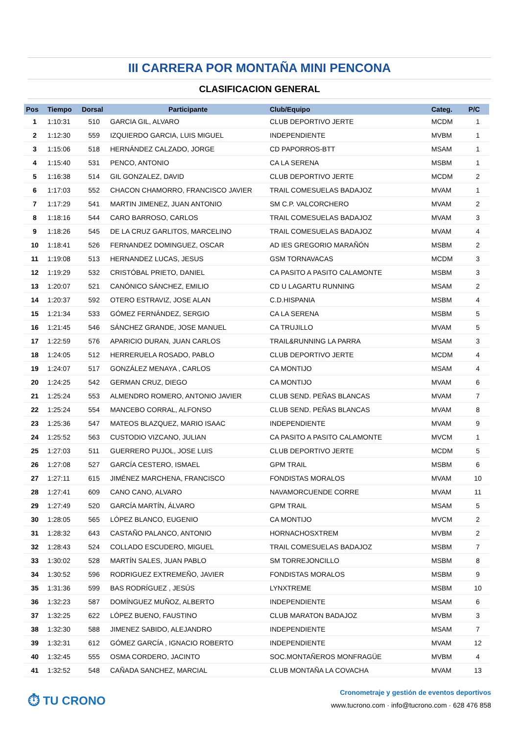III CARRERA POR MONTAÑA MINI PENCONA
CLASIFICACION GENERAL
| Pos | Tiempo | Dorsal | Participante | Club/Equipo | Categ. | P/C |
| --- | --- | --- | --- | --- | --- | --- |
| 1 | 1:10:31 | 510 | GARCIA GIL, ALVARO | CLUB DEPORTIVO JERTE | MCDM | 1 |
| 2 | 1:12:30 | 559 | IZQUIERDO GARCIA, LUIS MIGUEL | INDEPENDIENTE | MVBM | 1 |
| 3 | 1:15:06 | 518 | HERNÁNDEZ CALZADO, JORGE | CD PAPORROS-BTT | MSAM | 1 |
| 4 | 1:15:40 | 531 | PENCO, ANTONIO | CA LA SERENA | MSBM | 1 |
| 5 | 1:16:38 | 514 | GIL GONZALEZ, DAVID | CLUB DEPORTIVO JERTE | MCDM | 2 |
| 6 | 1:17:03 | 552 | CHACON CHAMORRO, FRANCISCO JAVIER | TRAIL COMESUELAS BADAJOZ | MVAM | 1 |
| 7 | 1:17:29 | 541 | MARTIN JIMENEZ, JUAN ANTONIO | SM C.P. VALCORCHERO | MVAM | 2 |
| 8 | 1:18:16 | 544 | CARO BARROSO, CARLOS | TRAIL COMESUELAS BADAJOZ | MVAM | 3 |
| 9 | 1:18:26 | 545 | DE LA CRUZ GARLITOS, MARCELINO | TRAIL COMESUELAS BADAJOZ | MVAM | 4 |
| 10 | 1:18:41 | 526 | FERNANDEZ DOMINGUEZ, OSCAR | AD IES GREGORIO MARAÑÓN | MSBM | 2 |
| 11 | 1:19:08 | 513 | HERNANDEZ LUCAS, JESUS | GSM TORNAVACAS | MCDM | 3 |
| 12 | 1:19:29 | 532 | CRISTÓBAL PRIETO, DANIEL | CA PASITO A PASITO CALAMONTE | MSBM | 3 |
| 13 | 1:20:07 | 521 | CANÓNICO SÁNCHEZ, EMILIO | CD U LAGARTU RUNNING | MSAM | 2 |
| 14 | 1:20:37 | 592 | OTERO ESTRAVIZ, JOSE ALAN | C.D.HISPANIA | MSBM | 4 |
| 15 | 1:21:34 | 533 | GÓMEZ FERNÁNDEZ, SERGIO | CA LA SERENA | MSBM | 5 |
| 16 | 1:21:45 | 546 | SÁNCHEZ GRANDE, JOSE MANUEL | CA TRUJILLO | MVAM | 5 |
| 17 | 1:22:59 | 576 | APARICIO DURAN, JUAN CARLOS | TRAIL&RUNNING LA PARRA | MSAM | 3 |
| 18 | 1:24:05 | 512 | HERRERUELA ROSADO, PABLO | CLUB DEPORTIVO JERTE | MCDM | 4 |
| 19 | 1:24:07 | 517 | GONZÁLEZ MENAYA , CARLOS | CA MONTIJO | MSAM | 4 |
| 20 | 1:24:25 | 542 | GERMAN CRUZ, DIEGO | CA MONTIJO | MVAM | 6 |
| 21 | 1:25:24 | 553 | ALMENDRO ROMERO, ANTONIO JAVIER | CLUB SEND. PEÑAS BLANCAS | MVAM | 7 |
| 22 | 1:25:24 | 554 | MANCEBO CORRAL, ALFONSO | CLUB SEND. PEÑAS BLANCAS | MVAM | 8 |
| 23 | 1:25:36 | 547 | MATEOS BLAZQUEZ, MARIO ISAAC | INDEPENDIENTE | MVAM | 9 |
| 24 | 1:25:52 | 563 | CUSTODIO VIZCANO, JULIAN | CA PASITO A PASITO CALAMONTE | MVCM | 1 |
| 25 | 1:27:03 | 511 | GUERRERO PUJOL, JOSE LUIS | CLUB DEPORTIVO JERTE | MCDM | 5 |
| 26 | 1:27:08 | 527 | GARCÍA CESTERO, ISMAEL | GPM TRAIL | MSBM | 6 |
| 27 | 1:27:11 | 615 | JIMÉNEZ MARCHENA, FRANCISCO | FONDISTAS MORALOS | MVAM | 10 |
| 28 | 1:27:41 | 609 | CANO CANO, ALVARO | NAVAMORCUENDE CORRE | MVAM | 11 |
| 29 | 1:27:49 | 520 | GARCÍA MARTÍN, ÁLVARO | GPM TRAIL | MSAM | 5 |
| 30 | 1:28:05 | 565 | LÓPEZ BLANCO, EUGENIO | CA MONTIJO | MVCM | 2 |
| 31 | 1:28:32 | 643 | CASTAÑO PALANCO, ANTONIO | HORNACHOSXTREM | MVBM | 2 |
| 32 | 1:28:43 | 524 | COLLADO ESCUDERO, MIGUEL | TRAIL COMESUELAS BADAJOZ | MSBM | 7 |
| 33 | 1:30:02 | 528 | MARTÍN SALES, JUAN PABLO | SM TORREJONCILLO | MSBM | 8 |
| 34 | 1:30:52 | 596 | RODRIGUEZ EXTREMEÑO, JAVIER | FONDISTAS MORALOS | MSBM | 9 |
| 35 | 1:31:36 | 599 | BAS RODRÍGUEZ , JESÚS | LYNXTREME | MSBM | 10 |
| 36 | 1:32:23 | 587 | DOMÍNGUEZ MUÑOZ, ALBERTO | INDEPENDIENTE | MSAM | 6 |
| 37 | 1:32:25 | 622 | LÓPEZ BUENO, FAUSTINO | CLUB MARATON BADAJOZ | MVBM | 3 |
| 38 | 1:32:30 | 588 | JIMENEZ SABIDO, ALEJANDRO | INDEPENDIENTE | MSAM | 7 |
| 39 | 1:32:31 | 612 | GÓMEZ GARCÍA , IGNACIO ROBERTO | INDEPENDIENTE | MVAM | 12 |
| 40 | 1:32:45 | 555 | OSMA CORDERO, JACINTO | SOC.MONTAÑEROS MONFRAGÜE | MVBM | 4 |
| 41 | 1:32:52 | 548 | CAÑADA SANCHEZ, MARCIAL | CLUB MONTAÑA LA COVACHA | MVAM | 13 |
⏱ TU CRONO
Cronometraje y gestión de eventos deportivos
www.tucrono.com · info@tucrono.com · 628 476 858